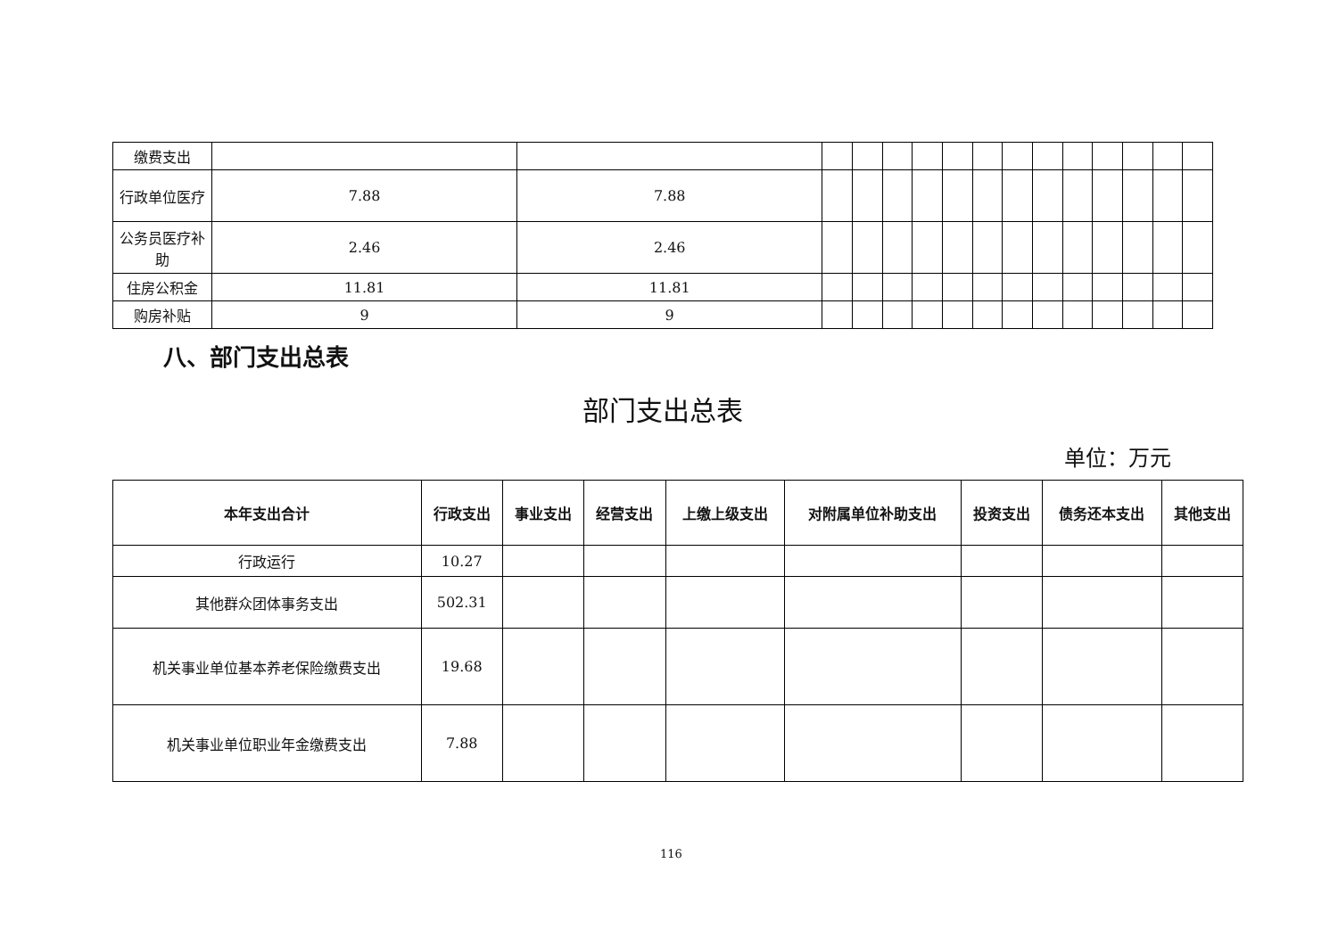| 缴费支出 | | | | | | | | | | | | | | | |
| 行政单位医疗 | 7.88 | 7.88 | | | | | | | | | | | | | |
| 公务员医疗补助 | 2.46 | 2.46 | | | | | | | | | | | | | |
| 住房公积金 | 11.81 | 11.81 | | | | | | | | | | | | | |
| 购房补贴 | 9 | 9 | | | | | | | | | | | | | |
八、部门支出总表
部门支出总表
单位：万元
| 本年支出合计 | 行政支出 | 事业支出 | 经营支出 | 上缴上级支出 | 对附属单位补助支出 | 投资支出 | 债务还本支出 | 其他支出 |
| --- | --- | --- | --- | --- | --- | --- | --- | --- |
| 行政运行 | 10.27 | | | | | | | |
| 其他群众团体事务支出 | 502.31 | | | | | | | |
| 机关事业单位基本养老保险缴费支出 | 19.68 | | | | | | | |
| 机关事业单位职业年金缴费支出 | 7.88 | | | | | | | |
116